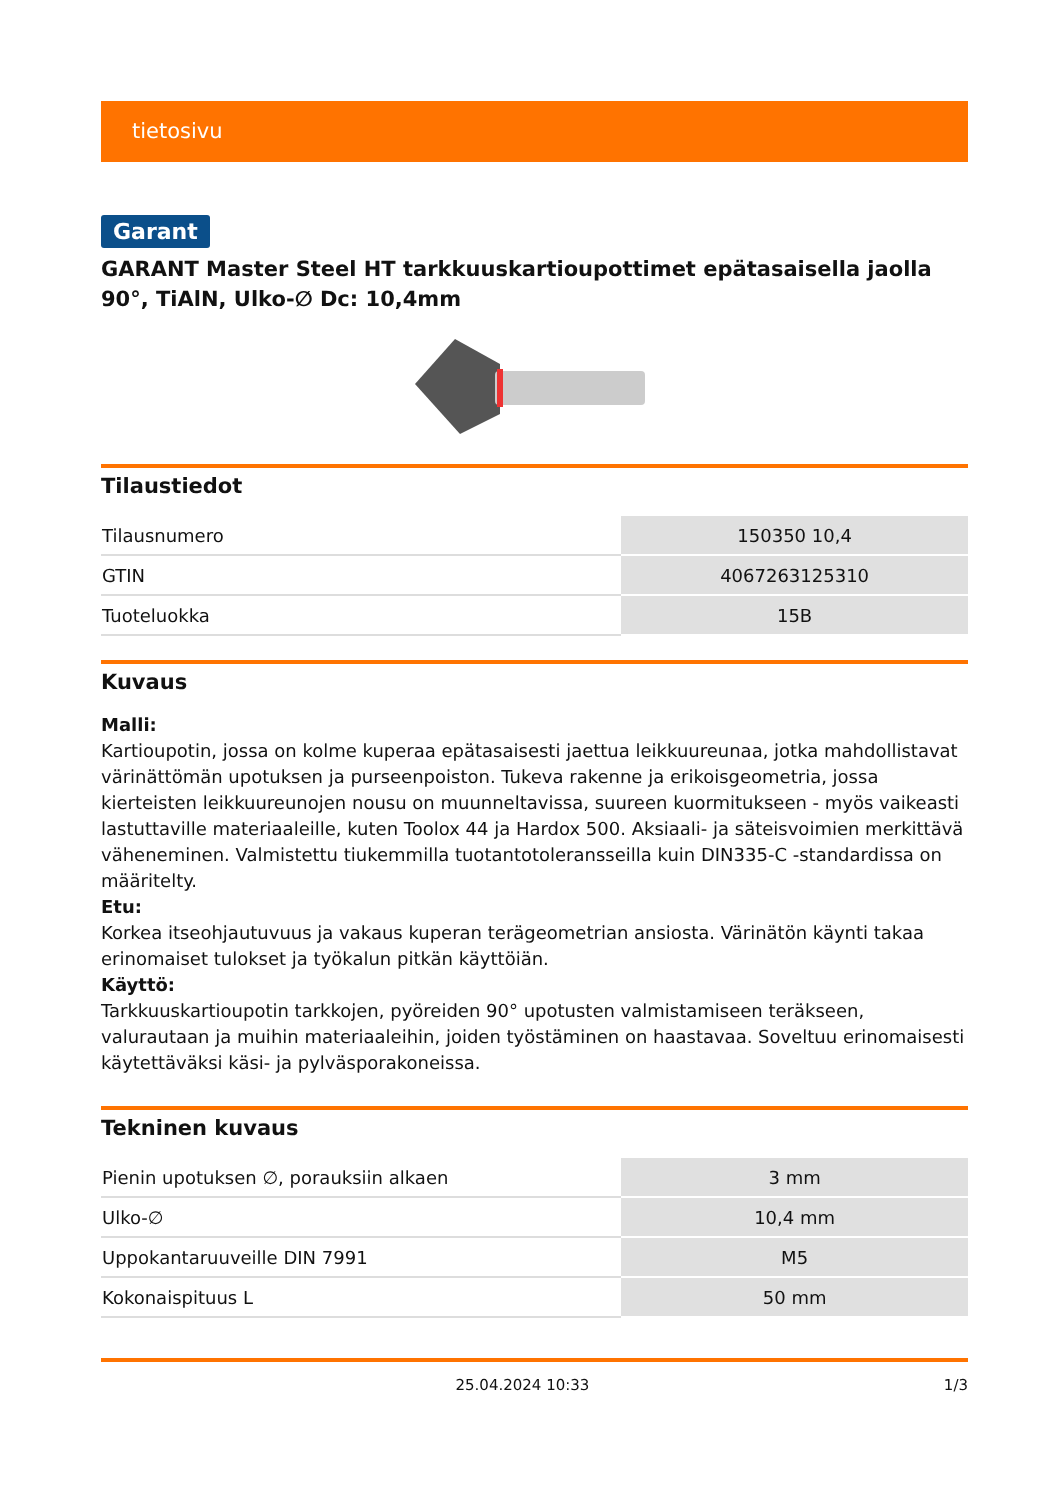tietosivu
Garant
GARANT Master Steel HT tarkkuuskartioupottimet epätasaisella jaolla 90°, TiAlN, Ulko-∅ Dc: 10,4mm
Tilaustiedot
| Tilausnumero | 150350 10,4 |
| GTIN | 4067263125310 |
| Tuoteluokka | 15B |
Kuvaus
Malli:
Kartioupotin, jossa on kolme kuperaa epätasaisesti jaettua leikkuureunaa, jotka mahdollistavat värinättömän upotuksen ja purseenpoiston. Tukeva rakenne ja erikoisgeometria, jossa kierteisten leikkuureunojen nousu on muunneltavissa, suureen kuormitukseen - myös vaikeasti lastuttaville materiaaleille, kuten Toolox 44 ja Hardox 500. Aksiaali- ja säteisvoimien merkittävä väheneminen. Valmistettu tiukemmilla tuotantotoleransseilla kuin DIN335-C -standardissa on määritelty.
Etu:
Korkea itseohjautuvuus ja vakaus kuperan terägeometrian ansiosta. Värinätön käynti takaa erinomaiset tulokset ja työkalun pitkän käyttöiän.
Käyttö:
Tarkkuuskartioupotin tarkkojen, pyöreiden 90° upotusten valmistamiseen teräkseen, valurautaan ja muihin materiaaleihin, joiden työstäminen on haastavaa. Soveltuu erinomaisesti käytettäväksi käsi- ja pylväsporakoneissa.
Tekninen kuvaus
| Pienin upotuksen ∅, porauksiin alkaen | 3 mm |
| Ulko-∅ | 10,4 mm |
| Uppokantaruuveille DIN 7991 | M5 |
| Kokonaispituus L | 50 mm |
25.04.2024 10:33 1/3